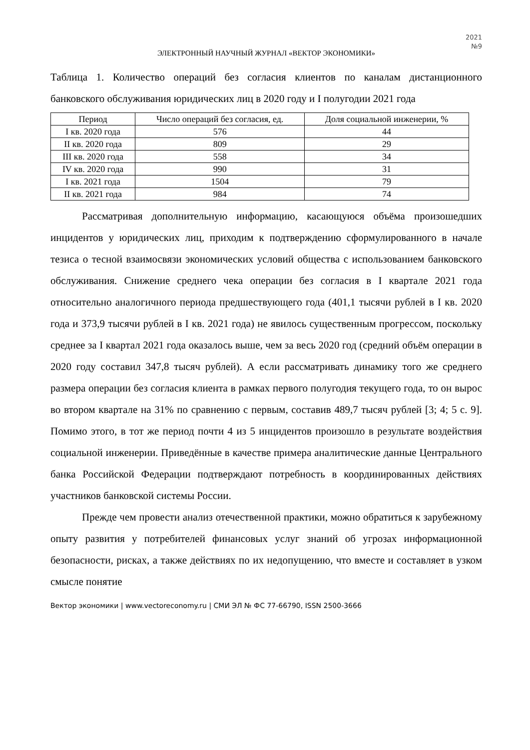2021
№9
ЭЛЕКТРОННЫЙ НАУЧНЫЙ ЖУРНАЛ «ВЕКТОР ЭКОНОМИКИ»
Таблица 1. Количество операций без согласия клиентов по каналам дистанционного банковского обслуживания юридических лиц в 2020 году и I полугодии 2021 года
| Период | Число операций без согласия, ед. | Доля социальной инженерии, % |
| --- | --- | --- |
| I кв. 2020 года | 576 | 44 |
| II кв. 2020 года | 809 | 29 |
| III кв. 2020 года | 558 | 34 |
| IV кв. 2020 года | 990 | 31 |
| I кв. 2021 года | 1504 | 79 |
| II кв. 2021 года | 984 | 74 |
Рассматривая дополнительную информацию, касающуюся объёма произошедших инцидентов у юридических лиц, приходим к подтверждению сформулированного в начале тезиса о тесной взаимосвязи экономических условий общества с использованием банковского обслуживания. Снижение среднего чека операции без согласия в I квартале 2021 года относительно аналогичного периода предшествующего года (401,1 тысячи рублей в I кв. 2020 года и 373,9 тысячи рублей в I кв. 2021 года) не явилось существенным прогрессом, поскольку среднее за I квартал 2021 года оказалось выше, чем за весь 2020 год (средний объём операции в 2020 году составил 347,8 тысяч рублей). А если рассматривать динамику того же среднего размера операции без согласия клиента в рамках первого полугодия текущего года, то он вырос во втором квартале на 31% по сравнению с первым, составив 489,7 тысяч рублей [3; 4; 5 с. 9]. Помимо этого, в тот же период почти 4 из 5 инцидентов произошло в результате воздействия социальной инженерии. Приведённые в качестве примера аналитические данные Центрального банка Российской Федерации подтверждают потребность в координированных действиях участников банковской системы России.
Прежде чем провести анализ отечественной практики, можно обратиться к зарубежному опыту развития у потребителей финансовых услуг знаний об угрозах информационной безопасности, рисках, а также действиях по их недопущению, что вместе и составляет в узком смысле понятие
Вектор экономики | www.vectoreconomy.ru | СМИ ЭЛ № ФС 77-66790, ISSN 2500-3666